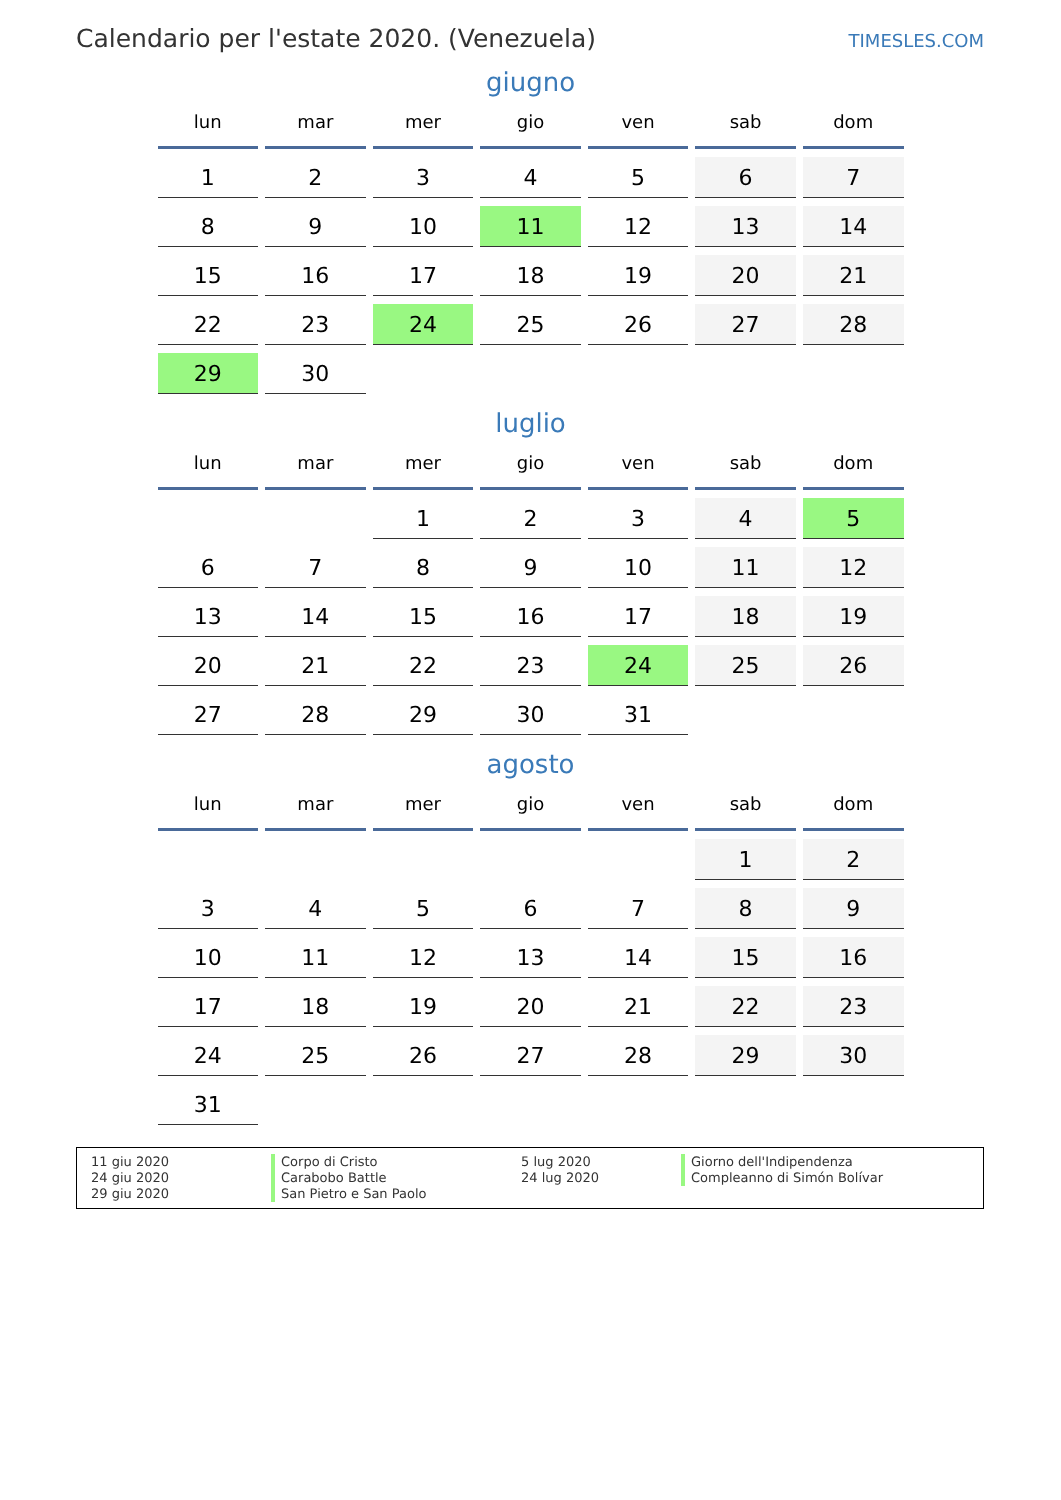Calendario per l'estate 2020. (Venezuela)
TIMESLES.COM
giugno
| lun | mar | mer | gio | ven | sab | dom |
| --- | --- | --- | --- | --- | --- | --- |
| 1 | 2 | 3 | 4 | 5 | 6 | 7 |
| 8 | 9 | 10 | 11 | 12 | 13 | 14 |
| 15 | 16 | 17 | 18 | 19 | 20 | 21 |
| 22 | 23 | 24 | 25 | 26 | 27 | 28 |
| 29 | 30 | | | | | |
luglio
| lun | mar | mer | gio | ven | sab | dom |
| --- | --- | --- | --- | --- | --- | --- |
| | | 1 | 2 | 3 | 4 | 5 |
| 6 | 7 | 8 | 9 | 10 | 11 | 12 |
| 13 | 14 | 15 | 16 | 17 | 18 | 19 |
| 20 | 21 | 22 | 23 | 24 | 25 | 26 |
| 27 | 28 | 29 | 30 | 31 | | |
agosto
| lun | mar | mer | gio | ven | sab | dom |
| --- | --- | --- | --- | --- | --- | --- |
| | | | | | 1 | 2 |
| 3 | 4 | 5 | 6 | 7 | 8 | 9 |
| 10 | 11 | 12 | 13 | 14 | 15 | 16 |
| 17 | 18 | 19 | 20 | 21 | 22 | 23 |
| 24 | 25 | 26 | 27 | 28 | 29 | 30 |
| 31 | | | | | | |
11 giu 2020
24 giu 2020
29 giu 2020
Corpo di Cristo
Carabobo Battle
San Pietro e San Paolo
5 lug 2020
24 lug 2020
Giorno dell'Indipendenza
Compleanno di Simón Bolívar